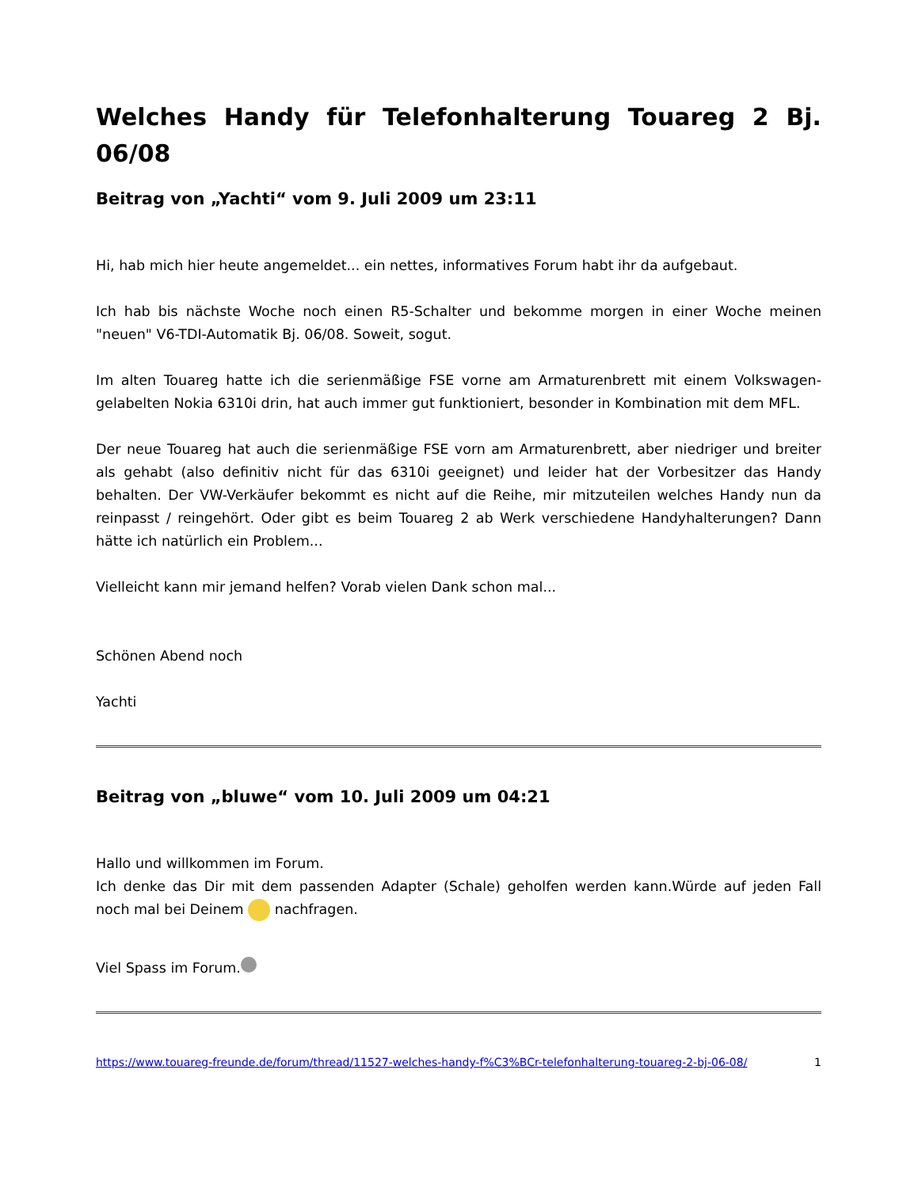Welches Handy für Telefonhalterung Touareg 2 Bj. 06/08
Beitrag von „Yachti“ vom 9. Juli 2009 um 23:11
Hi, hab mich hier heute angemeldet... ein nettes, informatives Forum habt ihr da aufgebaut.
Ich hab bis nächste Woche noch einen R5-Schalter und bekomme morgen in einer Woche meinen "neuen" V6-TDI-Automatik Bj. 06/08. Soweit, sogut.
Im alten Touareg hatte ich die serienmäßige FSE vorne am Armaturenbrett mit einem Volkswagen-gelabelten Nokia 6310i drin, hat auch immer gut funktioniert, besonder in Kombination mit dem MFL.
Der neue Touareg hat auch die serienmäßige FSE vorn am Armaturenbrett, aber niedriger und breiter als gehabt (also definitiv nicht für das 6310i geeignet) und leider hat der Vorbesitzer das Handy behalten. Der VW-Verkäufer bekommt es nicht auf die Reihe, mir mitzuteilen welches Handy nun da reinpasst / reingehört. Oder gibt es beim Touareg 2 ab Werk verschiedene Handyhalterungen? Dann hätte ich natürlich ein Problem...
Vielleicht kann mir jemand helfen? Vorab vielen Dank schon mal...
Schönen Abend noch
Yachti
Beitrag von „bluwe“ vom 10. Juli 2009 um 04:21
Hallo und willkommen im Forum.
Ich denke das Dir mit dem passenden Adapter (Schale) geholfen werden kann.Würde auf jeden Fall noch mal bei Deinem nachfragen.
Viel Spass im Forum.
https://www.touareg-freunde.de/forum/thread/11527-welches-handy-f%C3%BCr-telefonhalterung-touareg-2-bj-06-08/ 1